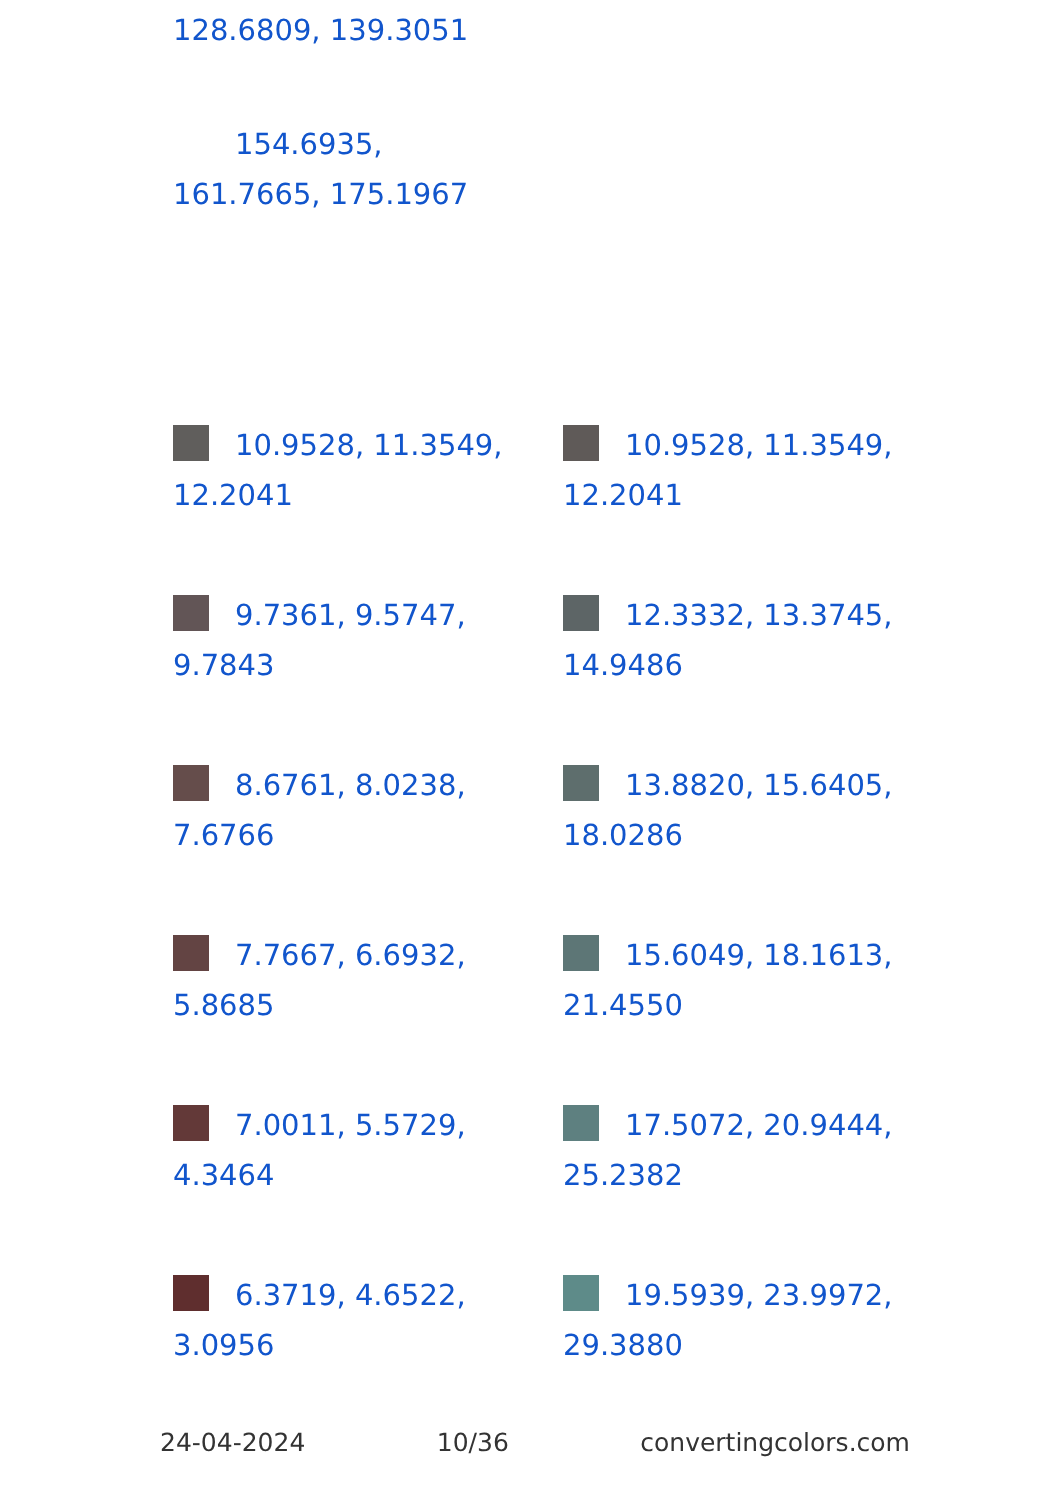128.6809, 139.3051
154.6935,
161.7665, 175.1967
10.9528, 11.3549, 12.2041
10.9528, 11.3549, 12.2041
9.7361, 9.5747, 9.7843
12.3332, 13.3745, 14.9486
8.6761, 8.0238, 7.6766
13.8820, 15.6405, 18.0286
7.7667, 6.6932, 5.8685
15.6049, 18.1613, 21.4550
7.0011, 5.5729, 4.3464
17.5072, 20.9444, 25.2382
6.3719, 4.6522, 3.0956
19.5939, 23.9972, 29.3880
24-04-2024 10/36 convertingcolors.com